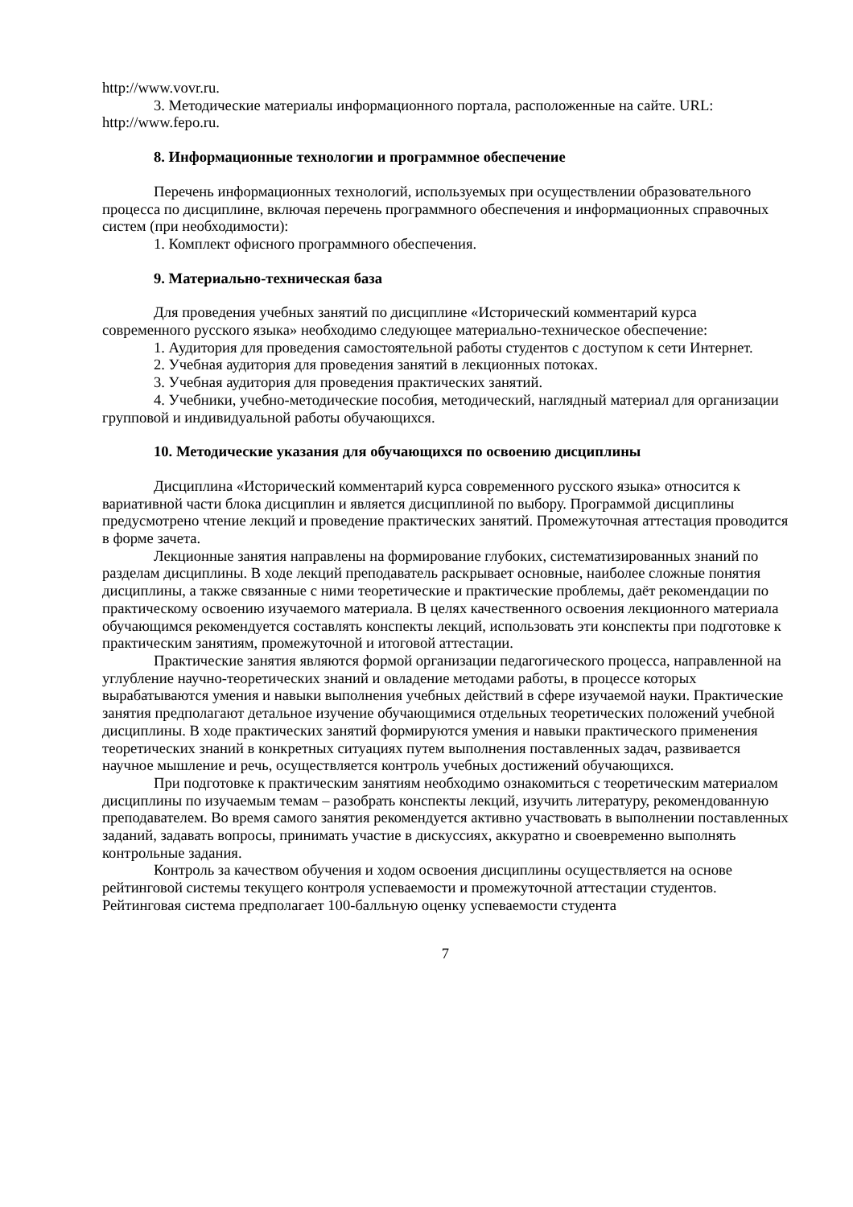http://www.vovr.ru.
3. Методические материалы информационного портала, расположенные на сайте. URL: http://www.fepo.ru.
8. Информационные технологии и программное обеспечение
Перечень информационных технологий, используемых при осуществлении образовательного процесса по дисциплине, включая перечень программного обеспечения и информационных справочных систем (при необходимости):
1. Комплект офисного программного обеспечения.
9. Материально-техническая база
Для проведения учебных занятий по дисциплине «Исторический комментарий курса современного русского языка» необходимо следующее материально-техническое обеспечение:
1. Аудитория для проведения самостоятельной работы студентов с доступом к сети Интернет.
2. Учебная аудитория для проведения занятий в лекционных потоках.
3. Учебная аудитория для проведения практических занятий.
4. Учебники, учебно-методические пособия, методический, наглядный материал для организации групповой и индивидуальной работы обучающихся.
10. Методические указания для обучающихся по освоению дисциплины
Дисциплина «Исторический комментарий курса современного русского языка» относится к вариативной части блока дисциплин и является дисциплиной по выбору. Программой дисциплины предусмотрено чтение лекций и проведение практических занятий. Промежуточная аттестация проводится в форме зачета.
Лекционные занятия направлены на формирование глубоких, систематизированных знаний по разделам дисциплины. В ходе лекций преподаватель раскрывает основные, наиболее сложные понятия дисциплины, а также связанные с ними теоретические и практические проблемы, даёт рекомендации по практическому освоению изучаемого материала. В целях качественного освоения лекционного материала обучающимся рекомендуется составлять конспекты лекций, использовать эти конспекты при подготовке к практическим занятиям, промежуточной и итоговой аттестации.
Практические занятия являются формой организации педагогического процесса, направленной на углубление научно-теоретических знаний и овладение методами работы, в процессе которых вырабатываются умения и навыки выполнения учебных действий в сфере изучаемой науки. Практические занятия предполагают детальное изучение обучающимися отдельных теоретических положений учебной дисциплины. В ходе практических занятий формируются умения и навыки практического применения теоретических знаний в конкретных ситуациях путем выполнения поставленных задач, развивается научное мышление и речь, осуществляется контроль учебных достижений обучающихся.
При подготовке к практическим занятиям необходимо ознакомиться с теоретическим материалом дисциплины по изучаемым темам – разобрать конспекты лекций, изучить литературу, рекомендованную преподавателем. Во время самого занятия рекомендуется активно участвовать в выполнении поставленных заданий, задавать вопросы, принимать участие в дискуссиях, аккуратно и своевременно выполнять контрольные задания.
Контроль за качеством обучения и ходом освоения дисциплины осуществляется на основе рейтинговой системы текущего контроля успеваемости и промежуточной аттестации студентов. Рейтинговая система предполагает 100-балльную оценку успеваемости студента
7